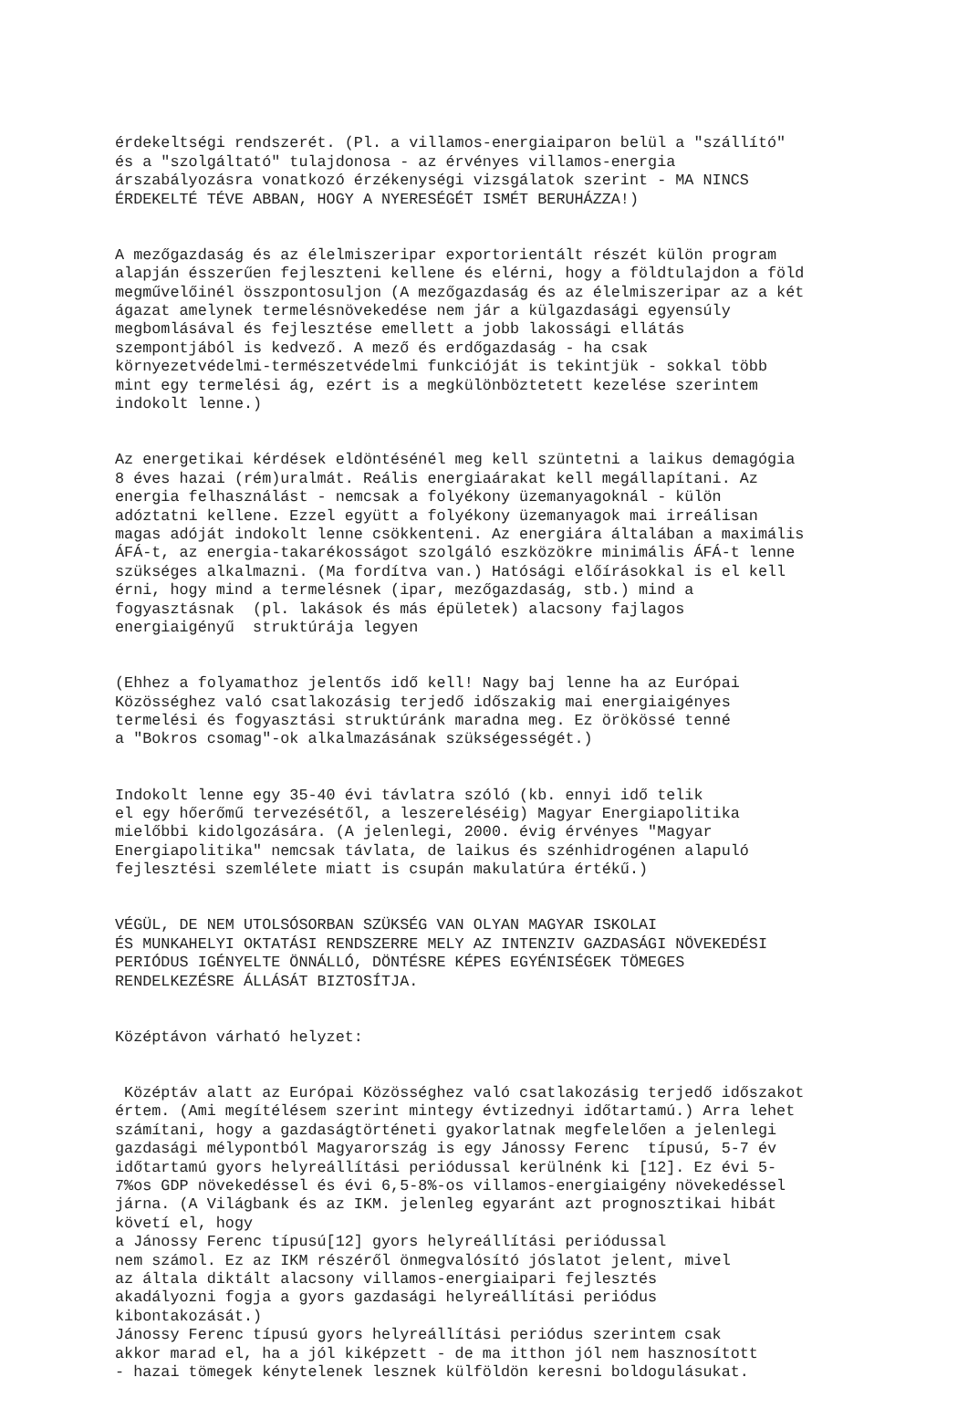érdekeltségi rendszerét. (Pl. a villamos-energiaiparon belül a "szállító" és a "szolgáltató" tulajdonosa - az érvényes villamos-energia árszabályozásra vonatkozó érzékenységi vizsgálatok szerint - MA NINCS ÉRDEKELTÉ TÉVE ABBAN, HOGY A NYERESÉGÉT ISMÉT BERUHÁZZA!)
A mezőgazdaság és az élelmiszeripar exportorientált részét külön program alapján ésszerűen fejleszteni kellene és elérni, hogy a földtulajdon a föld megművelőinél összpontosuljon (A mezőgazdaság és az élelmiszeripar az a két ágazat amelynek termelésnövekedése nem jár a külgazdasági egyensúly megbomlásával és fejlesztése emellett a jobb lakossági ellátás szempontjából is kedvező. A mező és erdőgazdaság - ha csak környezetvédelmi-természetvédelmi funkcióját is tekintjük - sokkal több mint egy termelési ág, ezért is a megkülönböztetett kezelése szerintem indokolt lenne.)
Az energetikai kérdések eldöntésénél meg kell szüntetni a laikus demagógia 8 éves hazai (rém)uralmát. Reális energiaárakat kell megállapítani. Az energia felhasználást - nemcsak a folyékony üzemanyagoknál - külön adóztatni kellene. Ezzel együtt a folyékony üzemanyagok mai irreálisan magas adóját indokolt lenne csökkenteni. Az energiára általában a maximális ÁFÁ-t, az energia-takarékosságot szolgáló eszközökre minimális ÁFÁ-t lenne szükséges alkalmazni. (Ma fordítva van.) Hatósági előírásokkal is el kell érni, hogy mind a termelésnek (ipar, mezőgazdaság, stb.) mind a fogyasztásnak (pl. lakások és más épületek) alacsony fajlagos energiaigényű struktúrája legyen
(Ehhez a folyamathoz jelentős idő kell! Nagy baj lenne ha az Európai Közösséghez való csatlakozásig terjedő időszakig mai energiaigényes termelési és fogyasztási struktúránk maradna meg. Ez örökössé tenné a "Bokros csomag"-ok alkalmazásának szükségességét.)
Indokolt lenne egy 35-40 évi távlatra szóló (kb. ennyi idő telik el egy hőerőmű tervezésétől, a leszereléséig) Magyar Energiapolitika mielőbbi kidolgozására. (A jelenlegi, 2000. évig érvényes "Magyar Energiapolitika" nemcsak távlata, de laikus és szénhidrogénen alapuló fejlesztési szemlélete miatt is csupán makulatúra értékű.)
VÉGÜL, DE NEM UTOLSÓSORBAN SZÜKSÉG VAN OLYAN MAGYAR ISKOLAI ÉS MUNKAHELYI OKTATÁSI RENDSZERRE MELY AZ INTENZIV GAZDASÁGI NÖVEKEDÉSI PERIÓDUS IGÉNYELTE ÖNNÁLLÓ, DÖNTÉSRE KÉPES EGYÉNISÉGEK TÖMEGES RENDELKEZÉSRE ÁLLÁSÁT BIZTOSÍTJA.
Középtávon várható helyzet:
Középtáv alatt az Európai Közösséghez való csatlakozásig terjedő időszakot értem. (Ami megítélésem szerint mintegy évtizednyi időtartamú.) Arra lehet számítani, hogy a gazdaságtörténeti gyakorlatnak megfelelően a jelenlegi gazdasági mélypontból Magyarország is egy Jánossy Ferenc típusú, 5-7 év időtartamú gyors helyreállítási periódussal kerülnénk ki [12]. Ez évi 5- 7%os GDP növekedéssel és évi 6,5-8%-os villamos-energiaigény növekedéssel járna. (A Világbank és az IKM. jelenleg egyaránt azt prognosztikai hibát követí el, hogy a Jánossy Ferenc típusú[12] gyors helyreállítási periódussal nem számol. Ez az IKM részéről önmegvalósító jóslatot jelent, mivel az általa diktált alacsony villamos-energiaipari fejlesztés akadályozni fogja a gyors gazdasági helyreállítási periódus kibontakozását.) Jánossy Ferenc típusú gyors helyreállítási periódus szerintem csak akkor marad el, ha a jól kiképzett - de ma itthon jól nem hasznosított - hazai tömegek kénytelenek lesznek külföldön keresni boldogulásukat.